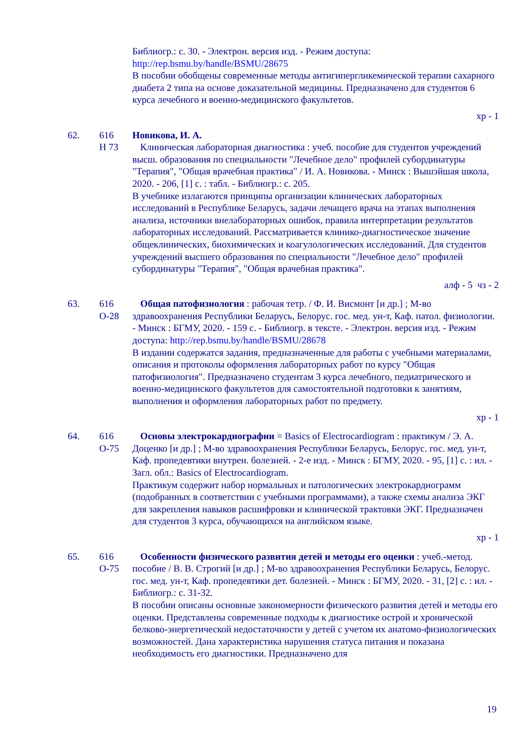Библиогр.: с. 30. - Электрон. версия изд. - Режим доступа: http://rep.bsmu.by/handle/BSMU/28675
В пособии обобщены современные методы антигипергликемической терапии сахарного диабета 2 типа на основе доказательной медицины. Предназначено для студентов 6 курса лечебного и военно-медицинского факультетов.
хр - 1
62. 616
Н 73
Новикова, И. А.
Клиническая лабораторная диагностика : учеб. пособие для студентов учреждений высш. образования по специальности "Лечебное дело" профилей субординатуры "Терапия", "Общая врачебная практика" / И. А. Новикова. - Минск : Вышэйшая школа, 2020. - 206, [1] с. : табл. - Библиогр.: с. 205.
В учебнике излагаются принципы организации клинических лабораторных исследований в Республике Беларусь, задачи лечащего врача на этапах выполнения анализа, источники внелабораторных ошибок, правила интерпретации результатов лабораторных исследований. Рассматривается клинико-диагностическое значение общеклинических, биохимических и коагулологических исследований. Для студентов учреждений высшего образования по специальности "Лечебное дело" профилей субординатуры "Терапия", "Общая врачебная практика".
алф - 5 чз - 2
63. 616
О-28
Общая патофизиология : рабочая тетр. / Ф. И. Висмонт [и др.] ; М-во здравоохранения Республики Беларусь, Белорус. гос. мед. ун-т, Каф. патол. физиологии. - Минск : БГМУ, 2020. - 159 с. - Библиогр. в тексте. - Электрон. версия изд. - Режим доступа: http://rep.bsmu.by/handle/BSMU/28678
В издании содержатся задания, предназначенные для работы с учебными материалами, описания и протоколы оформления лабораторных работ по курсу "Общая патофизиология". Предназначено студентам 3 курса лечебного, педиатрического и военно-медицинского факультетов для самостоятельной подготовки к занятиям, выполнения и оформления лабораторных работ по предмету.
хр - 1
64. 616
О-75
Основы электрокардиографии = Basics of Electrocardiogram : практикум / Э. А. Доценко [и др.] ; М-во здравоохранения Республики Беларусь, Белорус. гос. мед. ун-т, Каф. пропедевтики внутрен. болезней. - 2-е изд. - Минск : БГМУ, 2020. - 95, [1] с. : ил. - Загл. обл.: Basics of Electrocardiogram.
Практикум содержит набор нормальных и патологических электрокардиограмм (подобранных в соответствии с учебными программами), а также схемы анализа ЭКГ для закрепления навыков расшифровки и клинической трактовки ЭКГ. Предназначен для студентов 3 курса, обучающихся на английском языке.
хр - 1
65. 616
О-75
Особенности физического развития детей и методы его оценки : учеб.-метод. пособие / В. В. Строгий [и др.] ; М-во здравоохранения Республики Беларусь, Белорус. гос. мед. ун-т, Каф. пропедевтики дет. болезней. - Минск : БГМУ, 2020. - 31, [2] с. : ил. - Библиогр.: с. 31-32.
В пособии описаны основные закономерности физического развития детей и методы его оценки. Представлены современные подходы к диагностике острой и хронической белково-энергетической недостаточности у детей с учетом их анатомо-физиологических возможностей. Дана характеристика нарушения статуса питания и показана необходимость его диагностики. Предназначено для
19